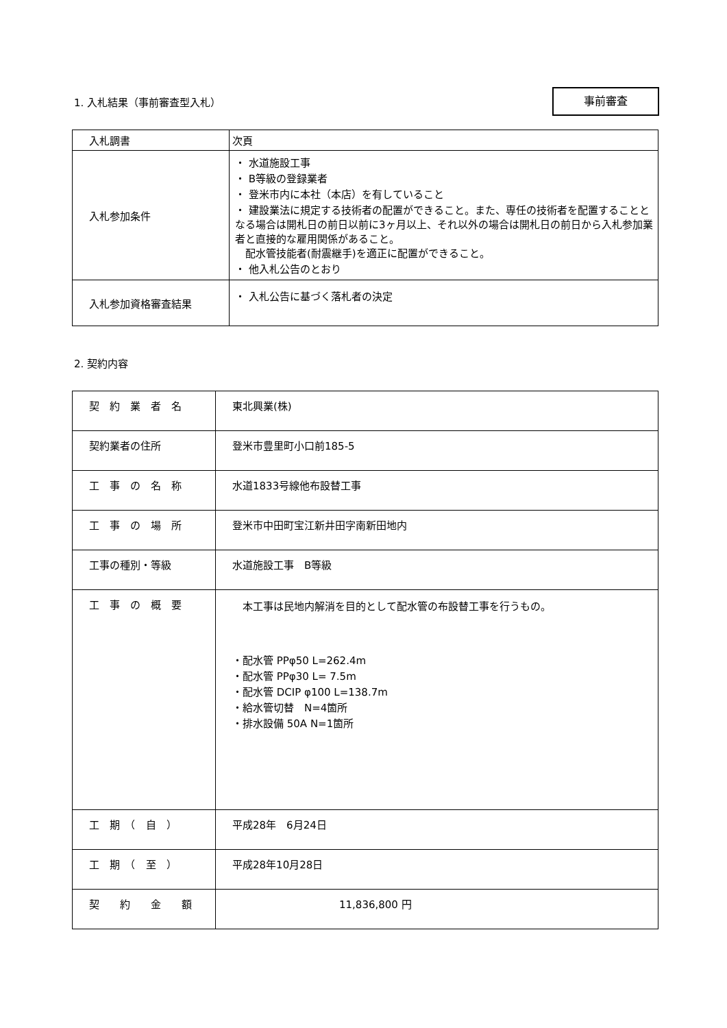1. 入札結果（事前審査型入札）
事前審査
| 入札調書 | 次頁 |
| 入札参加条件 | ・ 水道施設工事 ・ B等級の登録業者 ・ 登米市内に本社（本店）を有していること ・ 建設業法に規定する技術者の配置ができること。また、専任の技術者を配置することとなる場合は開札日の前日以前に3ヶ月以上、それ以外の場合は開札日の前日から入札参加業者と直接的な雇用関係があること。 配水管技能者(耐震継手)を適正に配置ができること。 ・ 他入札公告のとおり |
| 入札参加資格審査結果 | ・ 入札公告に基づく落札者の決定 |
2. 契約内容
| 契 約 業 者 名 | 東北興業(株) |
| 契約業者の住所 | 登米市豊里町小口前185-5 |
| 工 事 の 名 称 | 水道1833号線他布設替工事 |
| 工 事 の 場 所 | 登米市中田町宝江新井田字南新田地内 |
| 工事の種別・等級 | 水道施設工事 B等級 |
| 工 事 の 概 要 | 本工事は民地内解消を目的として配水管の布設替工事を行うもの。 ・配水管 PPφ50 L=262.4m ・配水管 PPφ30 L= 7.5m ・配水管 DCIP φ100 L=138.7m ・給水管切替 N=4箇所 ・排水設備 50A N=1箇所 |
| 工 期 （ 自 ） | 平成28年 6月24日 |
| 工 期 （ 至 ） | 平成28年10月28日 |
| 契 約 金 額 | 11,836,800 円 |